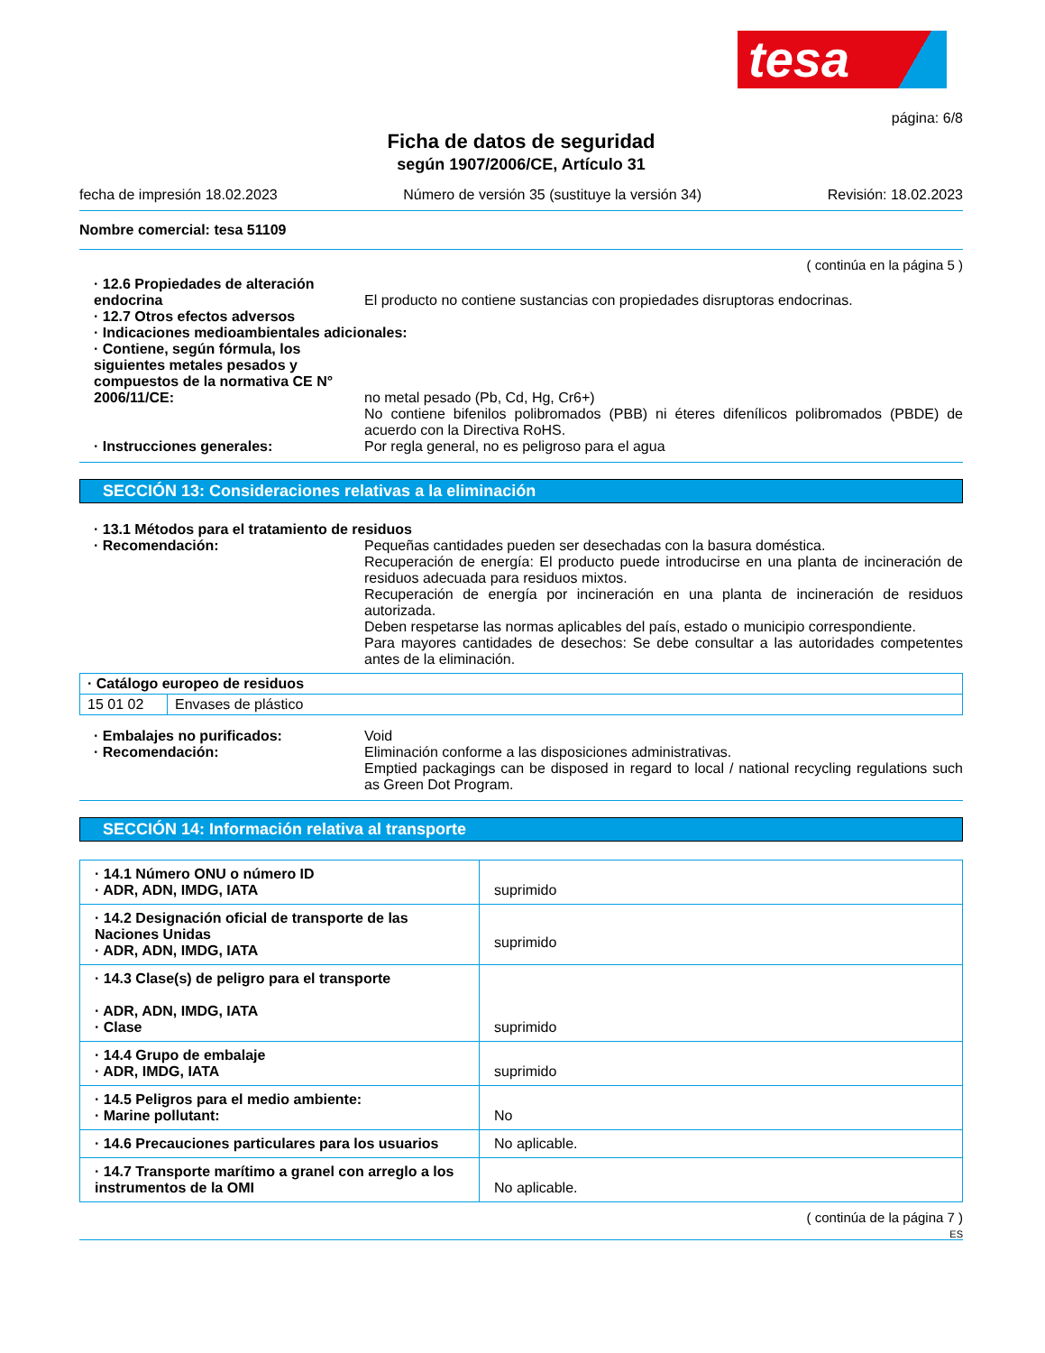tesa
página: 6/8
Ficha de datos de seguridad
según 1907/2006/CE, Artículo 31
fecha de impresión 18.02.2023 Número de versión 35 (sustituye la versión 34) Revisión: 18.02.2023
Nombre comercial: tesa 51109
( continúa en la página 5 )
· 12.6 Propiedades de alteración endocrina
El producto no contiene sustancias con propiedades disruptoras endocrinas.
· 12.7 Otros efectos adversos
· Indicaciones medioambientales adicionales:
· Contiene, según fórmula, los siguientes metales pesados y compuestos de la normativa CE N° 2006/11/CE:
no metal pesado (Pb, Cd, Hg, Cr6+)
No contiene bifenilos polibromados (PBB) ni éteres difenílicos polibromados (PBDE) de acuerdo con la Directiva RoHS.
· Instrucciones generales: Por regla general, no es peligroso para el agua
SECCIÓN 13: Consideraciones relativas a la eliminación
· 13.1 Métodos para el tratamiento de residuos
· Recomendación: Pequeñas cantidades pueden ser desechadas con la basura doméstica.
Recuperación de energía: El producto puede introducirse en una planta de incineración de residuos adecuada para residuos mixtos.
Recuperación de energía por incineración en una planta de incineración de residuos autorizada.
Deben respetarse las normas aplicables del país, estado o municipio correspondiente.
Para mayores cantidades de desechos: Se debe consultar a las autoridades competentes antes de la eliminación.
| · Catálogo europeo de residuos | |
| 15 01 02 | Envases de plástico |
· Embalajes no purificados: Void
· Recomendación: Eliminación conforme a las disposiciones administrativas.
Emptied packagings can be disposed in regard to local / national recycling regulations such as Green Dot Program.
SECCIÓN 14: Información relativa al transporte
| · 14.1 Número ONU o número ID · ADR, ADN, IMDG, IATA | suprimido |
| · 14.2 Designación oficial de transporte de las Naciones Unidas · ADR, ADN, IMDG, IATA | suprimido |
| · 14.3 Clase(s) de peligro para el transporte · ADR, ADN, IMDG, IATA · Clase | suprimido |
| · 14.4 Grupo de embalaje · ADR, IMDG, IATA | suprimido |
| · 14.5 Peligros para el medio ambiente: · Marine pollutant: | No |
| · 14.6 Precauciones particulares para los usuarios | No aplicable. |
| · 14.7 Transporte marítimo a granel con arreglo a los instrumentos de la OMI | No aplicable. |
( continúa de la página 7 )
ES